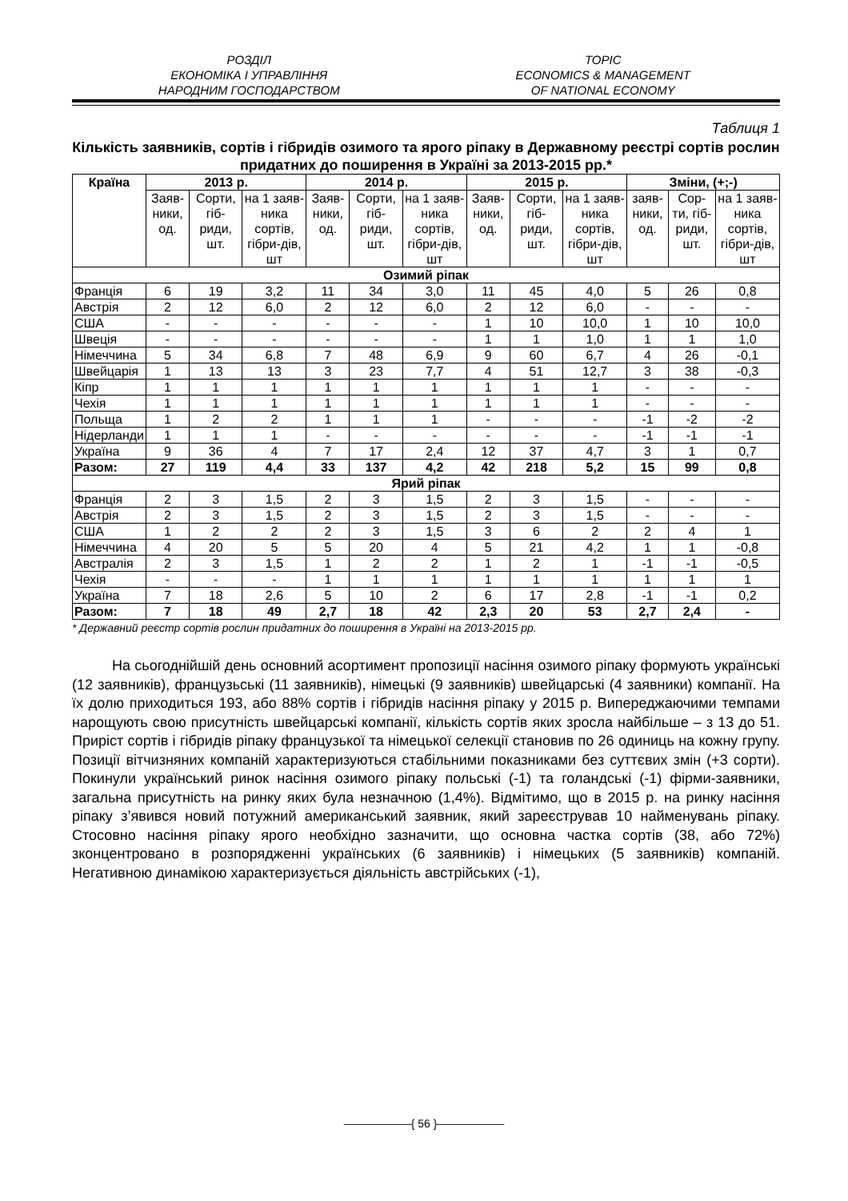РОЗДІЛ
ЕКОНОМІКА І УПРАВЛІННЯ
НАРОДНИМ ГОСПОДАРСТВОМ
TOPIC
ECONOMICS & MANAGEMENT
OF NATIONAL ECONOMY
Таблиця 1
Кількість заявників, сортів і гібридів озимого та ярого ріпаку в Державному реєстрі сортів рослин придатних до поширення в Україні за 2013-2015 рр.*
| Країна | 2013 р. | | | 2014 р. | | | 2015 р. | | | Зміни, (+;-) | | |
| --- | --- | --- | --- | --- | --- | --- | --- | --- | --- | --- | --- | --- |
| | Заяв-ники, од. | Сорти, гіб-риди, шт. | на 1 заяв-ника сортів, гібри-дів, шт | Заяв-ники, од. | Сорти, гіб-риди, шт. | на 1 заяв-ника сортів, гібри-дів, шт | Заяв-ники, од. | Сорти, гіб-риди, шт. | на 1 заяв-ника сортів, гібри-дів, шт | заяв-ники, од. | Сор-ти, гіб-риди, шт. | на 1 заяв-ника сортів, гібри-дів, шт |
| Озимий ріпак | | | | | | | | | | | | |
| Франція | 6 | 19 | 3,2 | 11 | 34 | 3,0 | 11 | 45 | 4,0 | 5 | 26 | 0,8 |
| Австрія | 2 | 12 | 6,0 | 2 | 12 | 6,0 | 2 | 12 | 6,0 | - | - | - |
| США | - | - | - | - | - | - | 1 | 10 | 10,0 | 1 | 10 | 10,0 |
| Швеція | - | - | - | - | - | - | 1 | 1 | 1,0 | 1 | 1 | 1,0 |
| Німеччина | 5 | 34 | 6,8 | 7 | 48 | 6,9 | 9 | 60 | 6,7 | 4 | 26 | -0,1 |
| Швейцарія | 1 | 13 | 13 | 3 | 23 | 7,7 | 4 | 51 | 12,7 | 3 | 38 | -0,3 |
| Кіпр | 1 | 1 | 1 | 1 | 1 | 1 | 1 | 1 | 1 | - | - | - |
| Чехія | 1 | 1 | 1 | 1 | 1 | 1 | 1 | 1 | 1 | - | - | - |
| Польща | 1 | 2 | 2 | 1 | 1 | 1 | - | - | - | -1 | -2 | -2 |
| Нідерланди | 1 | 1 | 1 | - | - | - | - | - | - | -1 | -1 | -1 |
| Україна | 9 | 36 | 4 | 7 | 17 | 2,4 | 12 | 37 | 4,7 | 3 | 1 | 0,7 |
| Разом: | 27 | 119 | 4,4 | 33 | 137 | 4,2 | 42 | 218 | 5,2 | 15 | 99 | 0,8 |
| Ярий ріпак | | | | | | | | | | | | |
| Франція | 2 | 3 | 1,5 | 2 | 3 | 1,5 | 2 | 3 | 1,5 | - | - | - |
| Австрія | 2 | 3 | 1,5 | 2 | 3 | 1,5 | 2 | 3 | 1,5 | - | - | - |
| США | 1 | 2 | 2 | 2 | 3 | 1,5 | 3 | 6 | 2 | 2 | 4 | 1 |
| Німеччина | 4 | 20 | 5 | 5 | 20 | 4 | 5 | 21 | 4,2 | 1 | 1 | -0,8 |
| Австралія | 2 | 3 | 1,5 | 1 | 2 | 2 | 1 | 2 | 1 | -1 | -1 | -0,5 |
| Чехія | - | - | - | 1 | 1 | 1 | 1 | 1 | 1 | 1 | 1 | 1 |
| Україна | 7 | 18 | 2,6 | 5 | 10 | 2 | 6 | 17 | 2,8 | -1 | -1 | 0,2 |
| Разом: | 7 | 18 | 49 | 2,7 | 18 | 42 | 2,3 | 20 | 53 | 2,7 | 2,4 | - |
* Державний реєстр сортів рослин придатних до поширення в Україні на 2013-2015 рр.
На сьогоднійшій день основний асортимент пропозиції насіння озимого ріпаку формують українські (12 заявників), французьські (11 заявників), німецькі (9 заявників) швейцарські (4 заявники) компанії. На їх долю приходиться 193, або 88% сортів і гібридів насіння ріпаку у 2015 р. Випереджаючими темпами нарощують свою присутність швейцарські компанії, кількість сортів яких зросла найбільше – з 13 до 51. Приріст сортів і гібридів ріпаку французької та німецької селекції становив по 26 одиниць на кожну групу. Позиції вітчизняних компаній характеризуються стабільними показниками без суттєвих змін (+3 сорти). Покинули український ринок насіння озимого ріпаку польські (-1) та голандські (-1) фірми-заявники, загальна присутність на ринку яких була незначною (1,4%). Відмітимо, що в 2015 р. на ринку насіння ріпаку з’явився новий потужний американський заявник, який зареєстрував 10 найменувань ріпаку. Стосовно насіння ріпаку ярого необхідно зазначити, що основна частка сортів (38, або 72%) зконцентровано в розпорядженні українських (6 заявників) і німецьких (5 заявників) компаній. Негативною динамікою характеризується діяльність австрійських (-1),
——————{ 56 }——————